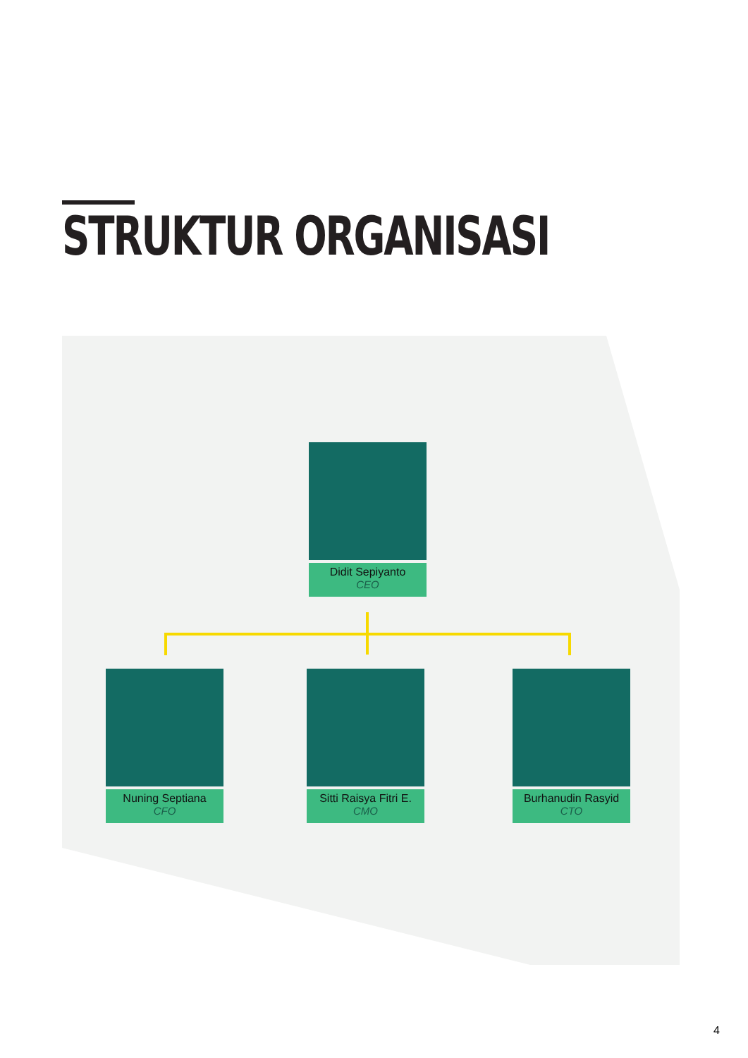STRUKTUR ORGANISASI
Didit Sepiyanto
CEO
Nuning Septiana
CFO
Sitti Raisya Fitri E.
CMO
Burhanudin Rasyid
CTO
4